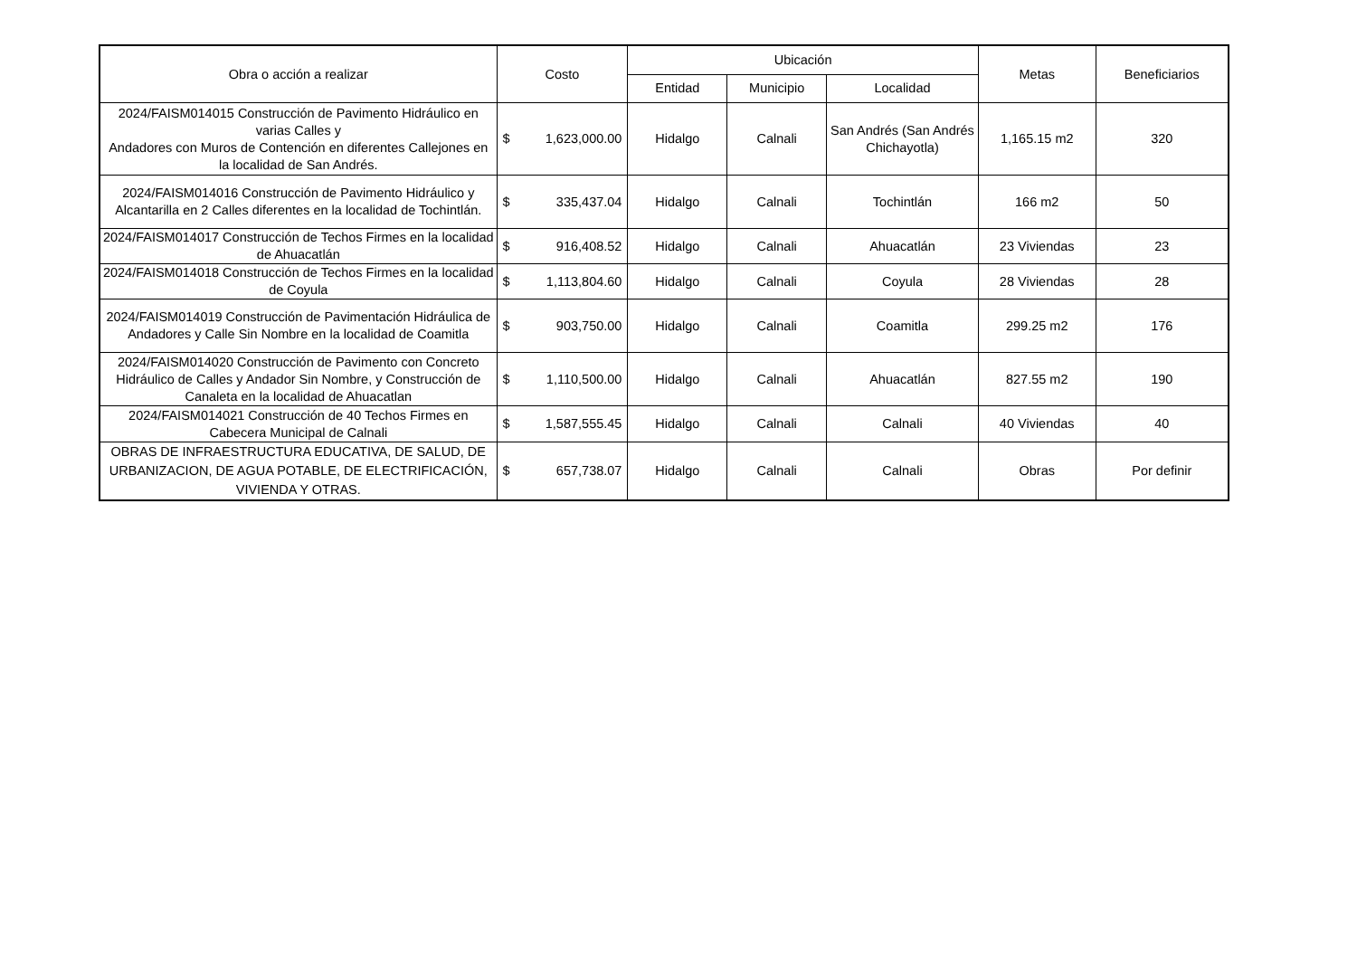| Obra o acción a realizar | Costo | Ubicación | | | Metas | Beneficiarios |
| --- | --- | --- | --- | --- | --- | --- |
| | | Entidad | Municipio | Localidad | | |
| 2024/FAISM014015 Construcción de Pavimento Hidráulico en varias Calles y Andadores con Muros de Contención en diferentes Callejones en la localidad de San Andrés. | $ 1,623,000.00 | Hidalgo | Calnali | San Andrés (San Andrés Chichayotla) | 1,165.15 m2 | 320 |
| 2024/FAISM014016 Construcción de Pavimento Hidráulico y Alcantarilla en 2 Calles diferentes en la localidad de Tochintlán. | $ 335,437.04 | Hidalgo | Calnali | Tochintlán | 166 m2 | 50 |
| 2024/FAISM014017 Construcción de Techos Firmes en la localidad de Ahuacatlán | $ 916,408.52 | Hidalgo | Calnali | Ahuacatlán | 23 Viviendas | 23 |
| 2024/FAISM014018 Construcción de Techos Firmes en la localidad de Coyula | $ 1,113,804.60 | Hidalgo | Calnali | Coyula | 28 Viviendas | 28 |
| 2024/FAISM014019 Construcción de Pavimentación Hidráulica de Andadores y Calle Sin Nombre en la localidad de Coamitla | $ 903,750.00 | Hidalgo | Calnali | Coamitla | 299.25 m2 | 176 |
| 2024/FAISM014020 Construcción de Pavimento con Concreto Hidráulico de Calles y Andador Sin Nombre, y Construcción de Canaleta en la localidad de Ahuacatlan | $ 1,110,500.00 | Hidalgo | Calnali | Ahuacatlán | 827.55 m2 | 190 |
| 2024/FAISM014021 Construcción de 40 Techos Firmes en Cabecera Municipal de Calnali | $ 1,587,555.45 | Hidalgo | Calnali | Calnali | 40 Viviendas | 40 |
| OBRAS DE INFRAESTRUCTURA EDUCATIVA, DE SALUD, DE URBANIZACION, DE AGUA POTABLE, DE ELECTRIFICACIÓN, VIVIENDA Y OTRAS. | $ 657,738.07 | Hidalgo | Calnali | Calnali | Obras | Por definir |